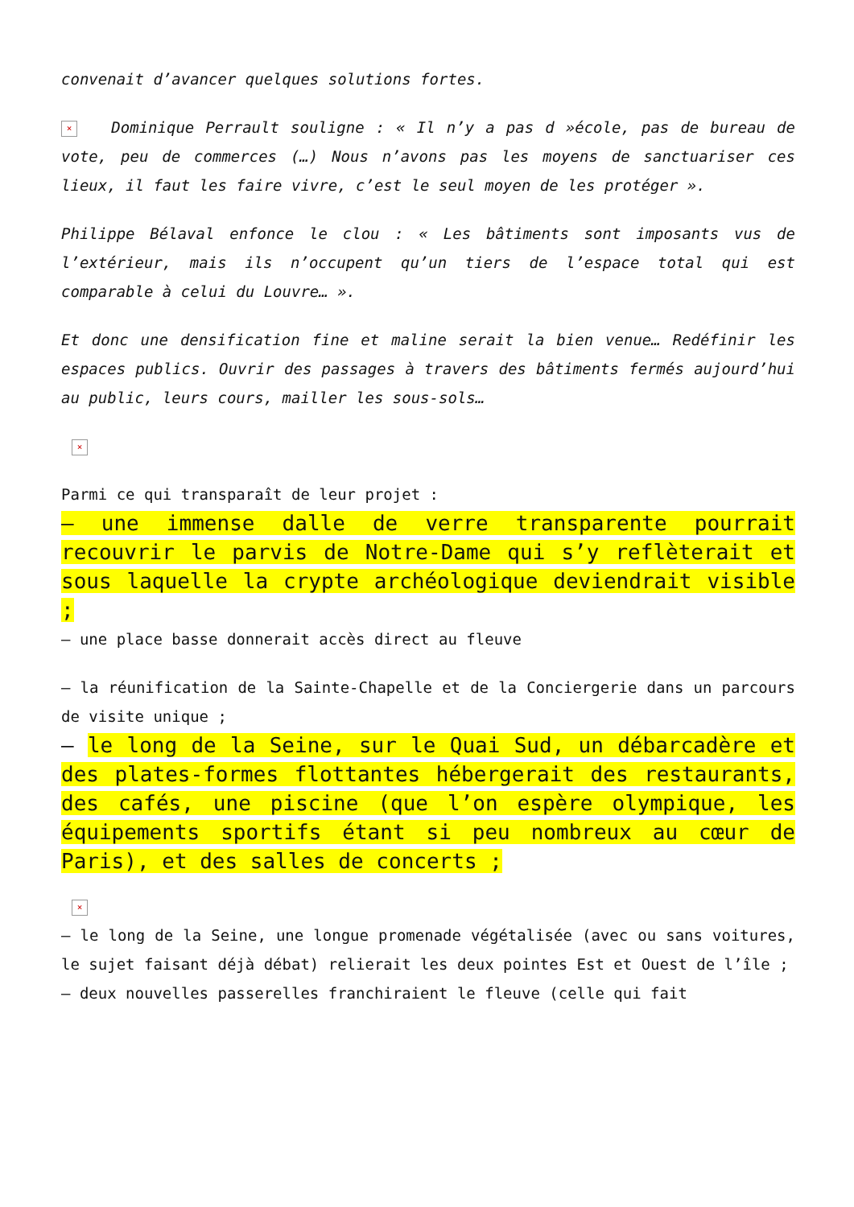convenait d’avancer quelques solutions fortes.
× Dominique Perrault souligne : « Il n’y a pas d »école, pas de bureau de vote, peu de commerces (…) Nous n’avons pas les moyens de sanctuariser ces lieux, il faut les faire vivre, c’est le seul moyen de les protéger ».
Philippe Bélaval enfonce le clou : « Les bâtiments sont imposants vus de l’extérieur, mais ils n’occupent qu’un tiers de l’espace total qui est comparable à celui du Louvre… ».
Et donc une densification fine et maline serait la bien venue… Redéfinir les espaces publics. Ouvrir des passages à travers des bâtiments fermés aujourd’hui au public, leurs cours, mailler les sous-sols…
×
Parmi ce qui transparaît de leur projet :
– une immense dalle de verre transparente pourrait recouvrir le parvis de Notre-Dame qui s’y reflèterait et sous laquelle la crypte archéologique deviendrait visible ;
– une place basse donnerait accès direct au fleuve
– la réunification de la Sainte-Chapelle et de la Conciergerie dans un parcours de visite unique ;
– le long de la Seine, sur le Quai Sud, un débarcadère et des plates-formes flottantes hébergerait des restaurants, des cafés, une piscine (que l’on espère olympique, les équipements sportifs étant si peu nombreux au cœur de Paris), et des salles de concerts ;
×
– le long de la Seine, une longue promenade végétalisée (avec ou sans voitures, le sujet faisant déjà débat) relierait les deux pointes Est et Ouest de l’île ;
– deux nouvelles passerelles franchiraient le fleuve (celle qui fait